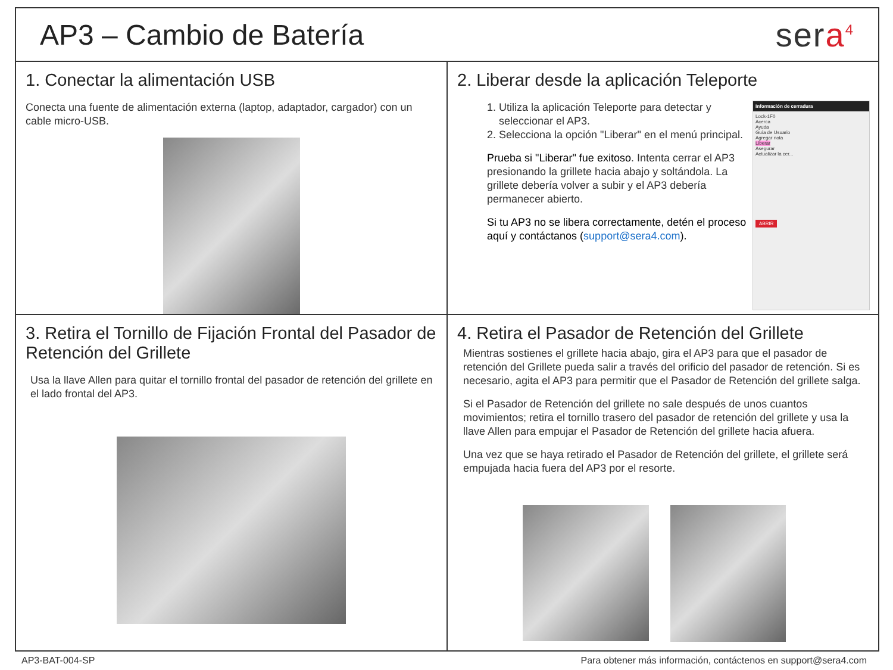AP3 – Cambio de Batería
sera<sup>4</sup>
1. Conectar la alimentación USB
Conecta una fuente de alimentación externa (laptop, adaptador, cargador) con un cable micro-USB.
2. Liberar desde la aplicación Teleporte
Información de cerradura
Lock-1F0
Acerca
Ayuda
Guía de Usuario
Agregar nota
Liberar
Asegurar
Actualizar la cer...
ABRIR
1. Utiliza la aplicación Teleporte para detectar y seleccionar el AP3.
2. Selecciona la opción "Liberar" en el menú principal.
Prueba si "Liberar" fue exitoso. Intenta cerrar el AP3 presionando la grillete hacia abajo y soltándola. La grillete debería volver a subir y el AP3 debería permanecer abierto.
Si tu AP3 no se libera correctamente, detén el proceso aquí y contáctanos (support@sera4.com).
3. Retira el Tornillo de Fijación Frontal del Pasador de Retención del Grillete
Usa la llave Allen para quitar el tornillo frontal del pasador de retención del grillete en el lado frontal del AP3.
4. Retira el Pasador de Retención del Grillete
Mientras sostienes el grillete hacia abajo, gira el AP3 para que el pasador de retención del Grillete pueda salir a través del orificio del pasador de retención. Si es necesario, agita el AP3 para permitir que el Pasador de Retención del grillete salga.
Si el Pasador de Retención del grillete no sale después de unos cuantos movimientos; retira el tornillo trasero del pasador de retención del grillete y usa la llave Allen para empujar el Pasador de Retención del grillete hacia afuera.
Una vez que se haya retirado el Pasador de Retención del grillete, el grillete será empujada hacia fuera del AP3 por el resorte.
AP3-BAT-004-SP Para obtener más información, contáctenos en support@sera4.com